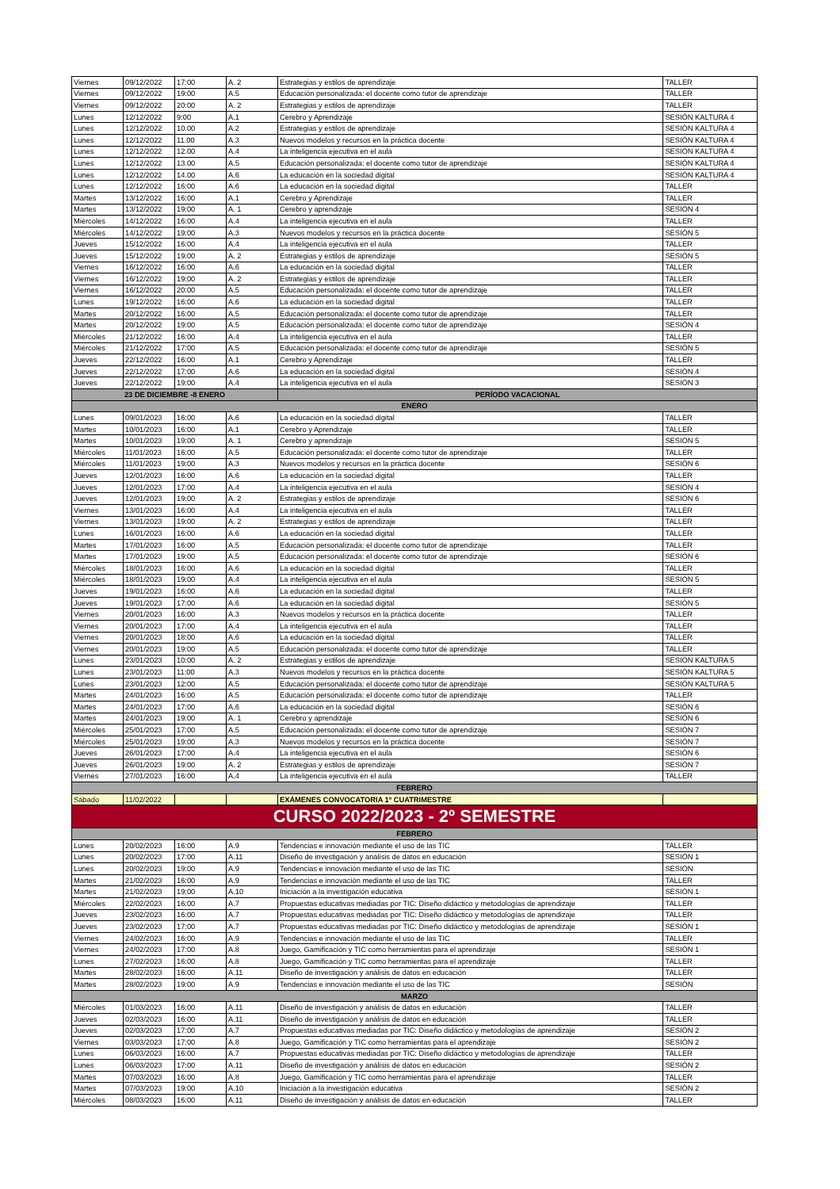| Viernes | 09/12/2022 | 17:00 | A. 2 | Estrategias y estilos de aprendizaje | TALLER |
| Viernes | 09/12/2022 | 19:00 | A.5 | Educación personalizada: el docente como tutor de aprendizaje | TALLER |
| Viernes | 09/12/2022 | 20:00 | A. 2 | Estrategias y estilos de aprendizaje | TALLER |
| Lunes | 12/12/2022 | 9:00 | A.1 | Cerebro y Aprendizaje | SESIÓN KALTURA 4 |
| Lunes | 12/12/2022 | 10.00 | A.2 | Estrategias y estilos de aprendizaje | SESIÓN KALTURA 4 |
| Lunes | 12/12/2022 | 11.00 | A.3 | Nuevos modelos y recursos en la práctica docente | SESIÓN KALTURA 4 |
| Lunes | 12/12/2022 | 12.00 | A.4 | La inteligencia ejecutiva en el aula | SESIÓN KALTURA 4 |
| Lunes | 12/12/2022 | 13.00 | A.5 | Educación personalizada: el docente como tutor de aprendizaje | SESIÓN KALTURA 4 |
| Lunes | 12/12/2022 | 14.00 | A.6 | La educación en la sociedad digital | SESIÓN KALTURA 4 |
| Lunes | 12/12/2022 | 16:00 | A.6 | La educación en la sociedad digital | TALLER |
| Martes | 13/12/2022 | 16:00 | A.1 | Cerebro y Aprendizaje | TALLER |
| Martes | 13/12/2022 | 19:00 | A. 1 | Cerebro y aprendizaje | SESIÓN 4 |
| Miércoles | 14/12/2022 | 16:00 | A.4 | La inteligencia ejecutiva en el aula | TALLER |
| Miércoles | 14/12/2022 | 19:00 | A.3 | Nuevos modelos y recursos en la práctica docente | SESIÓN 5 |
| Jueves | 15/12/2022 | 16:00 | A.4 | La inteligencia ejecutiva en el aula | TALLER |
| Jueves | 15/12/2022 | 19:00 | A. 2 | Estrategias y estilos de aprendizaje | SESIÓN 5 |
| Viernes | 16/12/2022 | 16:00 | A.6 | La educación en la sociedad digital | TALLER |
| Viernes | 16/12/2022 | 19:00 | A. 2 | Estrategias y estilos de aprendizaje | TALLER |
| Viernes | 16/12/2022 | 20:00 | A.5 | Educación personalizada: el docente como tutor de aprendizaje | TALLER |
| Lunes | 19/12/2022 | 16:00 | A.6 | La educación en la sociedad digital | TALLER |
| Martes | 20/12/2022 | 16:00 | A.5 | Educación personalizada: el docente como tutor de aprendizaje | TALLER |
| Martes | 20/12/2022 | 19:00 | A.5 | Educación personalizada: el docente como tutor de aprendizaje | SESIÓN 4 |
| Miércoles | 21/12/2022 | 16:00 | A.4 | La inteligencia ejecutiva en el aula | TALLER |
| Miércoles | 21/12/2022 | 17:00 | A.5 | Educación personalizada: el docente como tutor de aprendizaje | SESIÓN 5 |
| Jueves | 22/12/2022 | 16:00 | A.1 | Cerebro y Aprendizaje | TALLER |
| Jueves | 22/12/2022 | 17:00 | A.6 | La educación en la sociedad digital | SESIÓN 4 |
| Jueves | 22/12/2022 | 19:00 | A.4 | La inteligencia ejecutiva en el aula | SESIÓN 3 |
| 23 DE DICIEMBRE -8 ENERO | | | | PERÍODO VACACIONAL | |
| ENERO | | | | | |
| Lunes | 09/01/2023 | 16:00 | A.6 | La educación en la sociedad digital | TALLER |
| Martes | 10/01/2023 | 16:00 | A.1 | Cerebro y Aprendizaje | TALLER |
| Martes | 10/01/2023 | 19:00 | A. 1 | Cerebro y aprendizaje | SESIÓN 5 |
| Miércoles | 11/01/2023 | 16:00 | A.5 | Educación personalizada: el docente como tutor de aprendizaje | TALLER |
| Miércoles | 11/01/2023 | 19:00 | A.3 | Nuevos modelos y recursos en la práctica docente | SESIÓN 6 |
| Jueves | 12/01/2023 | 16:00 | A.6 | La educación en la sociedad digital | TALLER |
| Jueves | 12/01/2023 | 17:00 | A.4 | La inteligencia ejecutiva en el aula | SESIÓN 4 |
| Jueves | 12/01/2023 | 19:00 | A. 2 | Estrategias y estilos de aprendizaje | SESIÓN 6 |
| Viernes | 13/01/2023 | 16:00 | A.4 | La inteligencia ejecutiva en el aula | TALLER |
| Viernes | 13/01/2023 | 19:00 | A. 2 | Estrategias y estilos de aprendizaje | TALLER |
| Lunes | 16/01/2023 | 16:00 | A.6 | La educación en la sociedad digital | TALLER |
| Martes | 17/01/2023 | 16:00 | A.5 | Educación personalizada: el docente como tutor de aprendizaje | TALLER |
| Martes | 17/01/2023 | 19:00 | A.5 | Educación personalizada: el docente como tutor de aprendizaje | SESIÓN 6 |
| Miércoles | 18/01/2023 | 16:00 | A.6 | La educación en la sociedad digital | TALLER |
| Miércoles | 18/01/2023 | 19:00 | A.4 | La inteligencia ejecutiva en el aula | SESIÓN 5 |
| Jueves | 19/01/2023 | 16:00 | A.6 | La educación en la sociedad digital | TALLER |
| Jueves | 19/01/2023 | 17:00 | A.6 | La educación en la sociedad digital | SESIÓN 5 |
| Viernes | 20/01/2023 | 16:00 | A.3 | Nuevos modelos y recursos en la práctica docente | TALLER |
| Viernes | 20/01/2023 | 17:00 | A.4 | La inteligencia ejecutiva en el aula | TALLER |
| Viernes | 20/01/2023 | 18:00 | A.6 | La educación en la sociedad digital | TALLER |
| Viernes | 20/01/2023 | 19:00 | A.5 | Educación personalizada: el docente como tutor de aprendizaje | TALLER |
| Lunes | 23/01/2023 | 10:00 | A. 2 | Estrategias y estilos de aprendizaje | SESIÓN KALTURA 5 |
| Lunes | 23/01/2023 | 11:00 | A.3 | Nuevos modelos y recursos en la práctica docente | SESIÓN KALTURA 5 |
| Lunes | 23/01/2023 | 12:00 | A.5 | Educación personalizada: el docente como tutor de aprendizaje | SESIÓN KALTURA 5 |
| Martes | 24/01/2023 | 16:00 | A.5 | Educación personalizada: el docente como tutor de aprendizaje | TALLER |
| Martes | 24/01/2023 | 17:00 | A.6 | La educación en la sociedad digital | SESIÓN 6 |
| Martes | 24/01/2023 | 19:00 | A. 1 | Cerebro y aprendizaje | SESIÓN 6 |
| Miércoles | 25/01/2023 | 17:00 | A.5 | Educación personalizada: el docente como tutor de aprendizaje | SESIÓN 7 |
| Miércoles | 25/01/2023 | 19:00 | A.3 | Nuevos modelos y recursos en la práctica docente | SESIÓN 7 |
| Jueves | 26/01/2023 | 17:00 | A.4 | La inteligencia ejecutiva en el aula | SESIÓN 6 |
| Jueves | 26/01/2023 | 19:00 | A. 2 | Estrategias y estilos de aprendizaje | SESIÓN 7 |
| Viernes | 27/01/2023 | 16:00 | A.4 | La inteligencia ejecutiva en el aula | TALLER |
| FEBRERO | | | | | |
| Sábado | 11/02/2022 | | | EXÁMENES CONVOCATORIA 1º CUATRIMESTRE | |
| CURSO 2022/2023 - 2º SEMESTRE | | | | | |
| FEBRERO | | | | | |
| Lunes | 20/02/2023 | 16:00 | A.9 | Tendencias e innovación mediante el uso de las TIC | TALLER |
| Lunes | 20/02/2023 | 17:00 | A.11 | Diseño de investigación y análisis de datos en educación | SESIÓN 1 |
| Lunes | 20/02/2023 | 19:00 | A.9 | Tendencias e innovación mediante el uso de las TIC | SESIÓN |
| Martes | 21/02/2023 | 16:00 | A.9 | Tendencias e innovación mediante el uso de las TIC | TALLER |
| Martes | 21/02/2023 | 19:00 | A.10 | Iniciación a la investigación educativa | SESIÓN 1 |
| Miércoles | 22/02/2023 | 16:00 | A.7 | Propuestas educativas mediadas por TIC: Diseño didáctico y metodologías de aprendizaje | TALLER |
| Jueves | 23/02/2023 | 16:00 | A.7 | Propuestas educativas mediadas por TIC: Diseño didáctico y metodologías de aprendizaje | TALLER |
| Jueves | 23/02/2023 | 17:00 | A.7 | Propuestas educativas mediadas por TIC: Diseño didáctico y metodologías de aprendizaje | SESIÓN 1 |
| Viernes | 24/02/2023 | 16:00 | A.9 | Tendencias e innovación mediante el uso de las TIC | TALLER |
| Viernes | 24/02/2023 | 17:00 | A.8 | Juego, Gamificación y TIC como herramientas para el aprendizaje | SESIÓN 1 |
| Lunes | 27/02/2023 | 16:00 | A.8 | Juego, Gamificación y TIC como herramientas para el aprendizaje | TALLER |
| Martes | 28/02/2023 | 16:00 | A.11 | Diseño de investigación y análisis de datos en educación | TALLER |
| Martes | 28/02/2023 | 19:00 | A.9 | Tendencias e innovación mediante el uso de las TIC | SESIÓN |
| MARZO | | | | | |
| Miércoles | 01/03/2023 | 16:00 | A.11 | Diseño de investigación y análisis de datos en educación | TALLER |
| Jueves | 02/03/2023 | 16:00 | A.11 | Diseño de investigación y análisis de datos en educación | TALLER |
| Jueves | 02/03/2023 | 17:00 | A.7 | Propuestas educativas mediadas por TIC: Diseño didáctico y metodologías de aprendizaje | SESIÓN 2 |
| Viernes | 03/03/2023 | 17:00 | A.8 | Juego, Gamificación y TIC como herramientas para el aprendizaje | SESIÓN 2 |
| Lunes | 06/03/2023 | 16:00 | A.7 | Propuestas educativas mediadas por TIC: Diseño didáctico y metodologías de aprendizaje | TALLER |
| Lunes | 06/03/2023 | 17:00 | A.11 | Diseño de investigación y análisis de datos en educación | SESIÓN 2 |
| Martes | 07/03/2023 | 16:00 | A.8 | Juego, Gamificación y TIC como herramientas para el aprendizaje | TALLER |
| Martes | 07/03/2023 | 19:00 | A.10 | Iniciación a la investigación educativa | SESIÓN 2 |
| Miércoles | 08/03/2023 | 16:00 | A.11 | Diseño de investigación y análisis de datos en educación | TALLER |